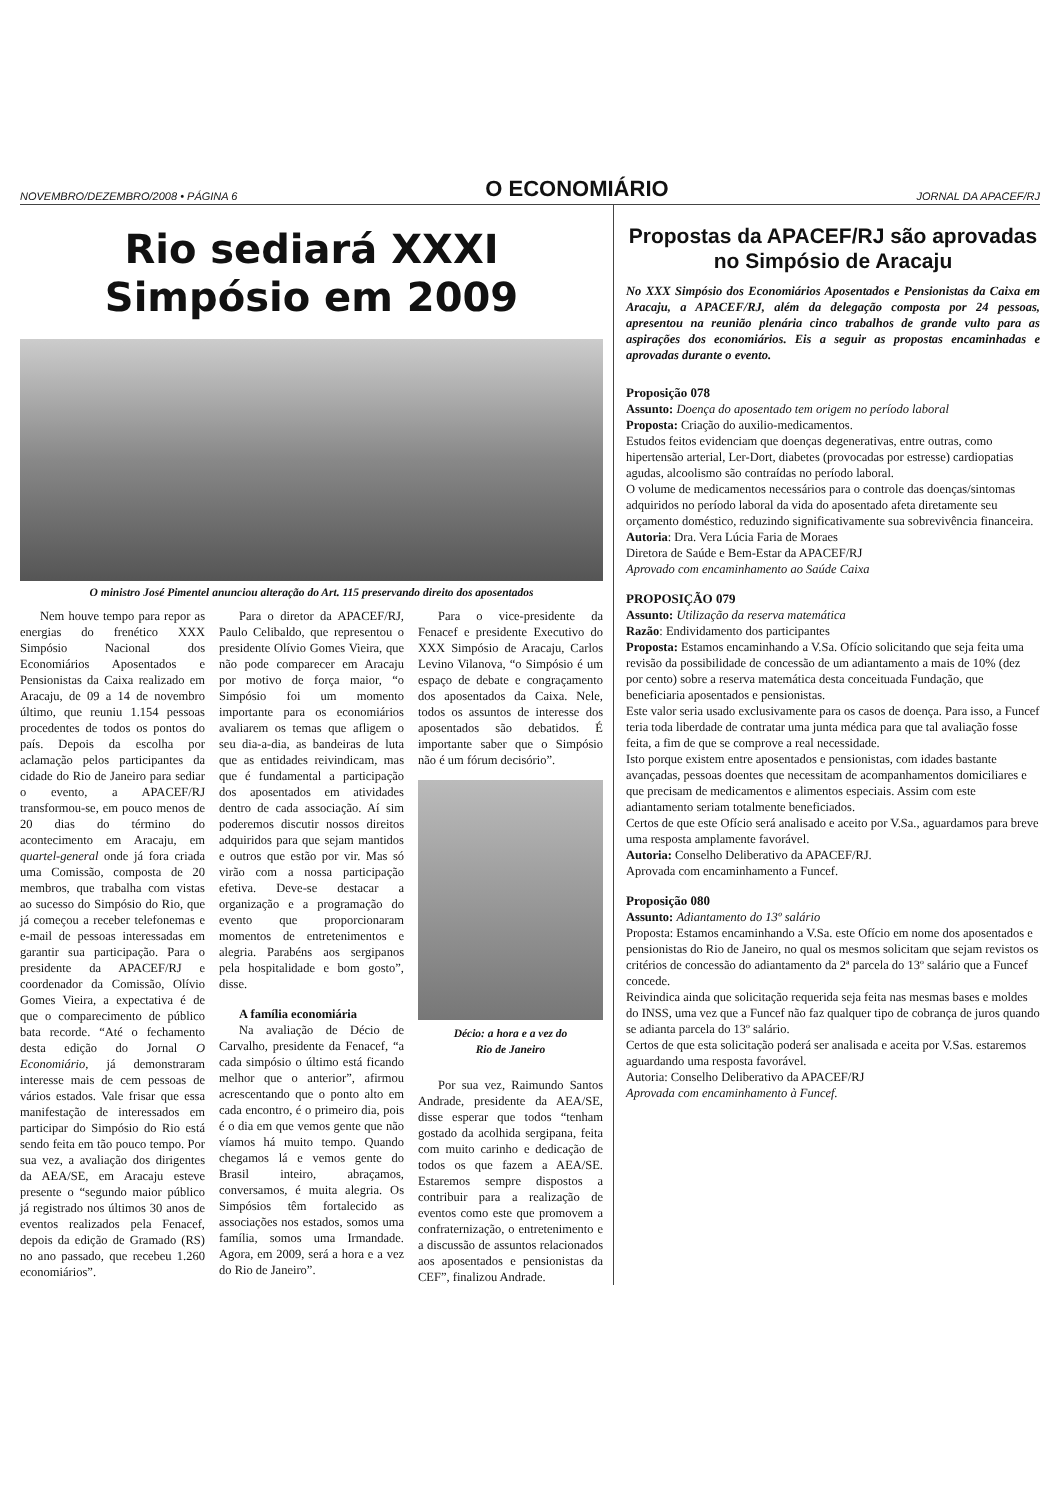NOVEMBRO/DEZEMBRO/2008 • PÁGINA 6 O ECONOMIÁRIO JORNAL DA APACEF/RJ
Rio sediará XXXI
Simpósio em 2009
O ministro José Pimentel anunciou alteração do Art. 115 preservando direito dos aposentados
Nem houve tempo para repor as energias do frenético XXX Simpósio Nacional dos Economiários Aposentados e Pensionistas da Caixa realizado em Aracaju, de 09 a 14 de novembro último, que reuniu 1.154 pessoas procedentes de todos os pontos do país. Depois da escolha por aclamação pelos participantes da cidade do Rio de Janeiro para sediar o evento, a APACEF/RJ transformou-se, em pouco menos de 20 dias do término do acontecimento em Aracaju, em quartel-general onde já fora criada uma Comissão, composta de 20 membros, que trabalha com vistas ao sucesso do Simpósio do Rio, que já começou a receber telefonemas e e-mail de pessoas interessadas em garantir sua participação. Para o presidente da APACEF/RJ e coordenador da Comissão, Olívio Gomes Vieira, a expectativa é de que o comparecimento de público bata recorde. “Até o fechamento desta edição do Jornal O Economiário, já demonstraram interesse mais de cem pessoas de vários estados. Vale frisar que essa manifestação de interessados em participar do Simpósio do Rio está sendo feita em tão pouco tempo. Por sua vez, a avaliação dos dirigentes da AEA/SE, em Aracaju esteve presente o “segundo maior público já registrado nos últimos 30 anos de eventos realizados pela Fenacef, depois da edição de Gramado (RS) no ano passado, que recebeu 1.260 economiários”.
Para o diretor da APACEF/RJ, Paulo Celibaldo, que representou o presidente Olívio Gomes Vieira, que não pode comparecer em Aracaju por motivo de força maior, “o Simpósio foi um momento importante para os economiários avaliarem os temas que afligem o seu dia-a-dia, as bandeiras de luta que as entidades reivindicam, mas que é fundamental a participação dos aposentados em atividades dentro de cada associação. Aí sim poderemos discutir nossos direitos adquiridos para que sejam mantidos e outros que estão por vir. Mas só virão com a nossa participação efetiva. Deve-se destacar a organização e a programação do evento que proporcionaram momentos de entretenimentos e alegria. Parabéns aos sergipanos pela hospitalidade e bom gosto”, disse.
A família economiária
Na avaliação de Décio de Carvalho, presidente da Fenacef, “a cada simpósio o último está ficando melhor que o anterior”, afirmou acrescentando que o ponto alto em cada encontro, é o primeiro dia, pois é o dia em que vemos gente que não víamos há muito tempo. Quando chegamos lá e vemos gente do Brasil inteiro, abraçamos, conversamos, é muita alegria. Os Simpósios têm fortalecido as associações nos estados, somos uma família, somos uma Irmandade. Agora, em 2009, será a hora e a vez do Rio de Janeiro”.
Para o vice-presidente da Fenacef e presidente Executivo do XXX Simpósio de Aracaju, Carlos Levino Vilanova, “o Simpósio é um espaço de debate e congraçamento dos aposentados da Caixa. Nele, todos os assuntos de interesse dos aposentados são debatidos. É importante saber que o Simpósio não é um fórum decisório”.
Décio: a hora e a vez do
Rio de Janeiro
Por sua vez, Raimundo Santos Andrade, presidente da AEA/SE, disse esperar que todos “tenham gostado da acolhida sergipana, feita com muito carinho e dedicação de todos os que fazem a AEA/SE. Estaremos sempre dispostos a contribuir para a realização de eventos como este que promovem a confraternização, o entretenimento e a discussão de assuntos relacionados aos aposentados e pensionistas da CEF”, finalizou Andrade.
Propostas da APACEF/RJ são aprovadas no Simpósio de Aracaju
No XXX Simpósio dos Economiários Aposentados e Pensionistas da Caixa em Aracaju, a APACEF/RJ, além da delegação composta por 24 pessoas, apresentou na reunião plenária cinco trabalhos de grande vulto para as aspirações dos economiários. Eis a seguir as propostas encaminhadas e aprovadas durante o evento.
Proposição 078
Assunto: Doença do aposentado tem origem no período laboral
Proposta: Criação do auxilio-medicamentos.
Estudos feitos evidenciam que doenças degenerativas, entre outras, como hipertensão arterial, Ler-Dort, diabetes (provocadas por estresse) cardiopatias agudas, alcoolismo são contraídas no período laboral.
O volume de medicamentos necessários para o controle das doenças/sintomas adquiridos no período laboral da vida do aposentado afeta diretamente seu orçamento doméstico, reduzindo significativamente sua sobrevivência financeira.
Autoria: Dra. Vera Lúcia Faria de Moraes
Diretora de Saúde e Bem-Estar da APACEF/RJ
Aprovado com encaminhamento ao Saúde Caixa
PROPOSIÇÃO 079
Assunto: Utilização da reserva matemática
Razão: Endividamento dos participantes
Proposta: Estamos encaminhando a V.Sa. Ofício solicitando que seja feita uma revisão da possibilidade de concessão de um adiantamento a mais de 10% (dez por cento) sobre a reserva matemática desta conceituada Fundação, que beneficiaria aposentados e pensionistas.
Este valor seria usado exclusivamente para os casos de doença. Para isso, a Funcef teria toda liberdade de contratar uma junta médica para que tal avaliação fosse feita, a fim de que se comprove a real necessidade.
Isto porque existem entre aposentados e pensionistas, com idades bastante avançadas, pessoas doentes que necessitam de acompanhamentos domiciliares e que precisam de medicamentos e alimentos especiais. Assim com este adiantamento seriam totalmente beneficiados.
Certos de que este Ofício será analisado e aceito por V.Sa., aguardamos para breve uma resposta amplamente favorável.
Autoria: Conselho Deliberativo da APACEF/RJ.
Aprovada com encaminhamento a Funcef.
Proposição 080
Assunto: Adiantamento do 13º salário
Proposta: Estamos encaminhando a V.Sa. este Ofício em nome dos aposentados e pensionistas do Rio de Janeiro, no qual os mesmos solicitam que sejam revistos os critérios de concessão do adiantamento da 2ª parcela do 13º salário que a Funcef concede.
Reivindica ainda que solicitação requerida seja feita nas mesmas bases e moldes do INSS, uma vez que a Funcef não faz qualquer tipo de cobrança de juros quando se adianta parcela do 13º salário.
Certos de que esta solicitação poderá ser analisada e aceita por V.Sas. estaremos aguardando uma resposta favorável.
Autoria: Conselho Deliberativo da APACEF/RJ
Aprovada com encaminhamento à Funcef.